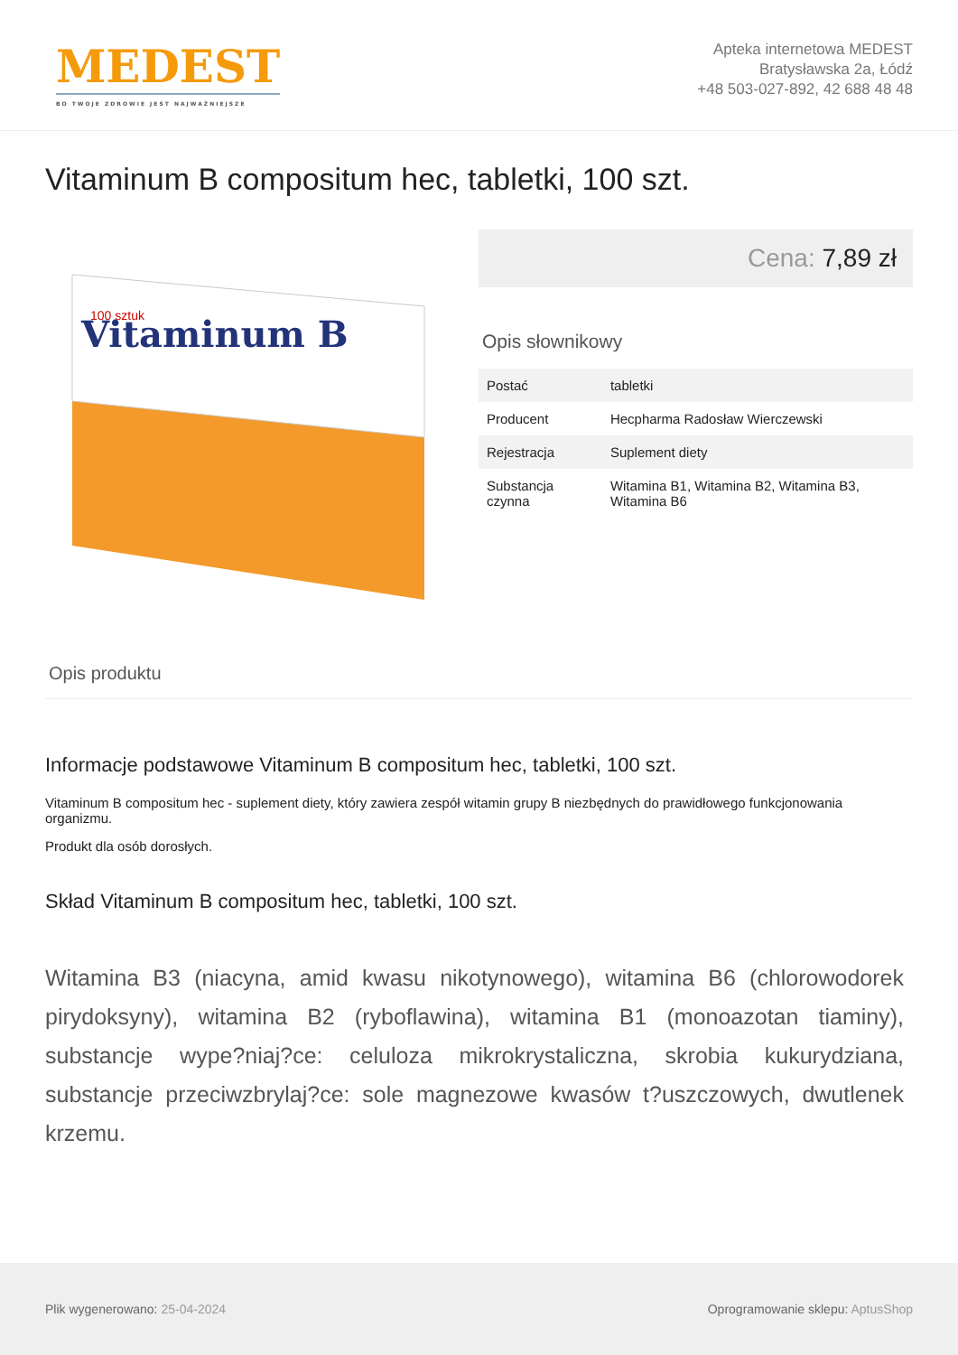MEDEST
BO TWOJE ZDROWIE JEST NAJWAŻNIEJSZE
Apteka internetowa MEDEST
Bratysławska 2a, Łódź
+48 503-027-892, 42 688 48 48
Vitaminum B compositum hec, tabletki, 100 szt.
Vitaminum B
100 sztuk
Cena: 7,89 zł
Opis słownikowy
| Postać | tabletki |
| Producent | Hecpharma Radosław Wierczewski |
| Rejestracja | Suplement diety |
| Substancja czynna | Witamina B1, Witamina B2, Witamina B3, Witamina B6 |
Opis produktu
Informacje podstawowe Vitaminum B compositum hec, tabletki, 100 szt.
Vitaminum B compositum hec - suplement diety, który zawiera zespół witamin grupy B niezbędnych do prawidłowego funkcjonowania organizmu.
Produkt dla osób dorosłych.
Skład Vitaminum B compositum hec, tabletki, 100 szt.
Witamina B3 (niacyna, amid kwasu nikotynowego), witamina B6 (chlorowodorek pirydoksyny), witamina B2 (ryboflawina), witamina B1 (monoazotan tiaminy), substancje wype?niaj?ce: celuloza mikrokrystaliczna, skrobia kukurydziana, substancje przeciwzbrylaj?ce: sole magnezowe kwasów t?uszczowych, dwutlenek krzemu.
Plik wygenerowano: 25-04-2024
Oprogramowanie sklepu: AptusShop